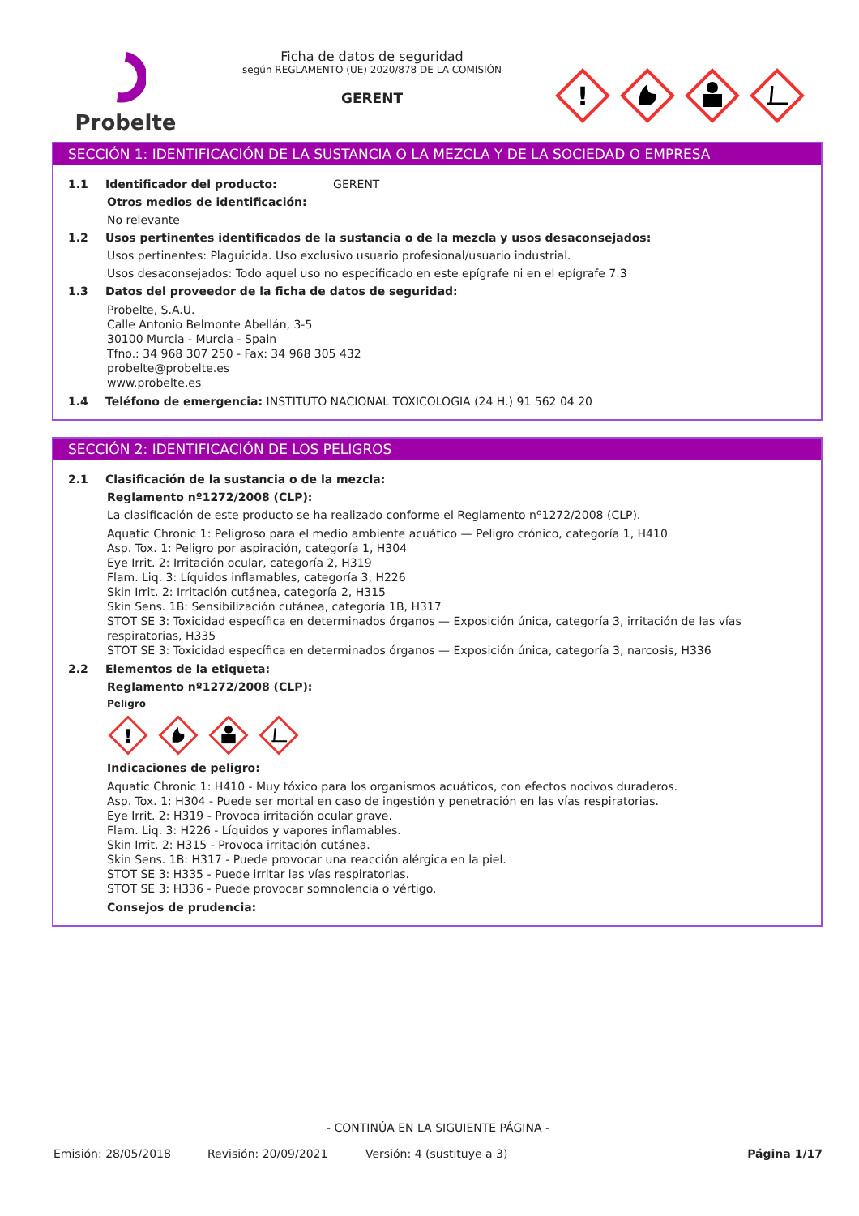Probelte
Ficha de datos de seguridad
según REGLAMENTO (UE) 2020/878 DE LA COMISIÓN
GERENT
!
SECCIÓN 1: IDENTIFICACIÓN DE LA SUSTANCIA O LA MEZCLA Y DE LA SOCIEDAD O EMPRESA
1.1 Identificador del producto: GERENT
Otros medios de identificación:
No relevante
1.2 Usos pertinentes identificados de la sustancia o de la mezcla y usos desaconsejados:
Usos pertinentes: Plaguicida. Uso exclusivo usuario profesional/usuario industrial.
Usos desaconsejados: Todo aquel uso no especificado en este epígrafe ni en el epígrafe 7.3
1.3 Datos del proveedor de la ficha de datos de seguridad:
Probelte, S.A.U.
Calle Antonio Belmonte Abellán, 3-5
30100 Murcia - Murcia - Spain
Tfno.: 34 968 307 250 - Fax: 34 968 305 432
probelte@probelte.es
www.probelte.es
1.4 Teléfono de emergencia: INSTITUTO NACIONAL TOXICOLOGIA (24 H.) 91 562 04 20
SECCIÓN 2: IDENTIFICACIÓN DE LOS PELIGROS
2.1 Clasificación de la sustancia o de la mezcla:
Reglamento nº1272/2008 (CLP):
La clasificación de este producto se ha realizado conforme el Reglamento nº1272/2008 (CLP).
Aquatic Chronic 1: Peligroso para el medio ambiente acuático — Peligro crónico, categoría 1, H410
Asp. Tox. 1: Peligro por aspiración, categoría 1, H304
Eye Irrit. 2: Irritación ocular, categoría 2, H319
Flam. Liq. 3: Líquidos inflamables, categoría 3, H226
Skin Irrit. 2: Irritación cutánea, categoría 2, H315
Skin Sens. 1B: Sensibilización cutánea, categoría 1B, H317
STOT SE 3: Toxicidad específica en determinados órganos — Exposición única, categoría 3, irritación de las vías respiratorias, H335
STOT SE 3: Toxicidad específica en determinados órganos — Exposición única, categoría 3, narcosis, H336
2.2 Elementos de la etiqueta:
Reglamento nº1272/2008 (CLP):
Peligro
!
Indicaciones de peligro:
Aquatic Chronic 1: H410 - Muy tóxico para los organismos acuáticos, con efectos nocivos duraderos.
Asp. Tox. 1: H304 - Puede ser mortal en caso de ingestión y penetración en las vías respiratorias.
Eye Irrit. 2: H319 - Provoca irritación ocular grave.
Flam. Liq. 3: H226 - Líquidos y vapores inflamables.
Skin Irrit. 2: H315 - Provoca irritación cutánea.
Skin Sens. 1B: H317 - Puede provocar una reacción alérgica en la piel.
STOT SE 3: H335 - Puede irritar las vías respiratorias.
STOT SE 3: H336 - Puede provocar somnolencia o vértigo.
Consejos de prudencia:
- CONTINÚA EN LA SIGUIENTE PÁGINA -
Emisión: 28/05/2018 Revisión: 20/09/2021 Versión: 4 (sustituye a 3) Página 1/17